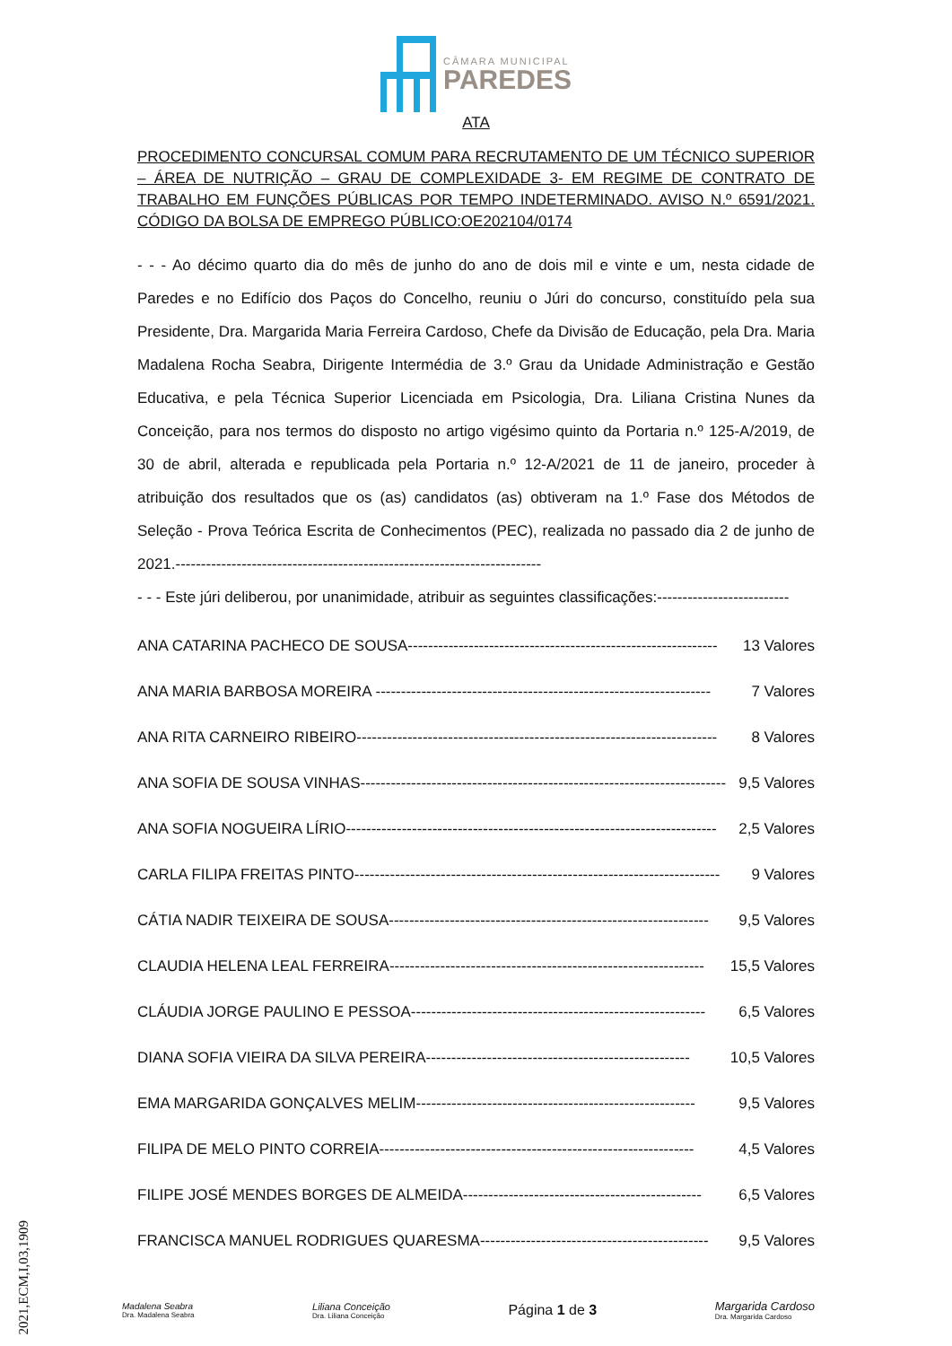CÂMARA MUNICIPAL
PAREDES
ATA
PROCEDIMENTO CONCURSAL COMUM PARA RECRUTAMENTO DE UM TÉCNICO SUPERIOR – ÁREA DE NUTRIÇÃO – GRAU DE COMPLEXIDADE 3- EM REGIME DE CONTRATO DE TRABALHO EM FUNÇÕES PÚBLICAS POR TEMPO INDETERMINADO. AVISO N.º 6591/2021. CÓDIGO DA BOLSA DE EMPREGO PÚBLICO:OE202104/0174
- - - Ao décimo quarto dia do mês de junho do ano de dois mil e vinte e um, nesta cidade de Paredes e no Edifício dos Paços do Concelho, reuniu o Júri do concurso, constituído pela sua Presidente, Dra. Margarida Maria Ferreira Cardoso, Chefe da Divisão de Educação, pela Dra. Maria Madalena Rocha Seabra, Dirigente Intermédia de 3.º Grau da Unidade Administração e Gestão Educativa, e pela Técnica Superior Licenciada em Psicologia, Dra. Liliana Cristina Nunes da Conceição, para nos termos do disposto no artigo vigésimo quinto da Portaria n.º 125-A/2019, de 30 de abril, alterada e republicada pela Portaria n.º 12-A/2021 de 11 de janeiro, proceder à atribuição dos resultados que os (as) candidatos (as) obtiveram na 1.º Fase dos Métodos de Seleção - Prova Teórica Escrita de Conhecimentos (PEC), realizada no passado dia 2 de junho de 2021.------------------------------------------------------------------------
- - - Este júri deliberou, por unanimidade, atribuir as seguintes classificações:--------------------------
ANA CATARINA PACHECO DE SOUSA------------------------------------------------------------- 13 Valores
ANA MARIA BARBOSA MOREIRA ------------------------------------------------------------------ 7 Valores
ANA RITA CARNEIRO RIBEIRO----------------------------------------------------------------------- 8 Valores
ANA SOFIA DE SOUSA VINHAS------------------------------------------------------------------------ 9,5 Valores
ANA SOFIA NOGUEIRA LÍRIO------------------------------------------------------------------------- 2,5 Valores
CARLA FILIPA FREITAS PINTO------------------------------------------------------------------------ 9 Valores
CÁTIA NADIR TEIXEIRA DE SOUSA--------------------------------------------------------------- 9,5 Valores
CLAUDIA HELENA LEAL FERREIRA-------------------------------------------------------------- 15,5 Valores
CLÁUDIA JORGE PAULINO E PESSOA---------------------------------------------------------- 6,5 Valores
DIANA SOFIA VIEIRA DA SILVA PEREIRA---------------------------------------------------- 10,5 Valores
EMA MARGARIDA GONÇALVES MELIM------------------------------------------------------- 9,5 Valores
FILIPA DE MELO PINTO CORREIA-------------------------------------------------------------- 4,5 Valores
FILIPE JOSÉ MENDES BORGES DE ALMEIDA----------------------------------------------- 6,5 Valores
FRANCISCA MANUEL RODRIGUES QUARESMA--------------------------------------------- 9,5 Valores
Madalena Seabra
Dra. Madalena Seabra
Liliana Conceição
Dra. Liliana Conceição
Página 1 de 3
Margarida Cardoso
Dra. Margarida Cardoso
2021,ECM,I,03,1909